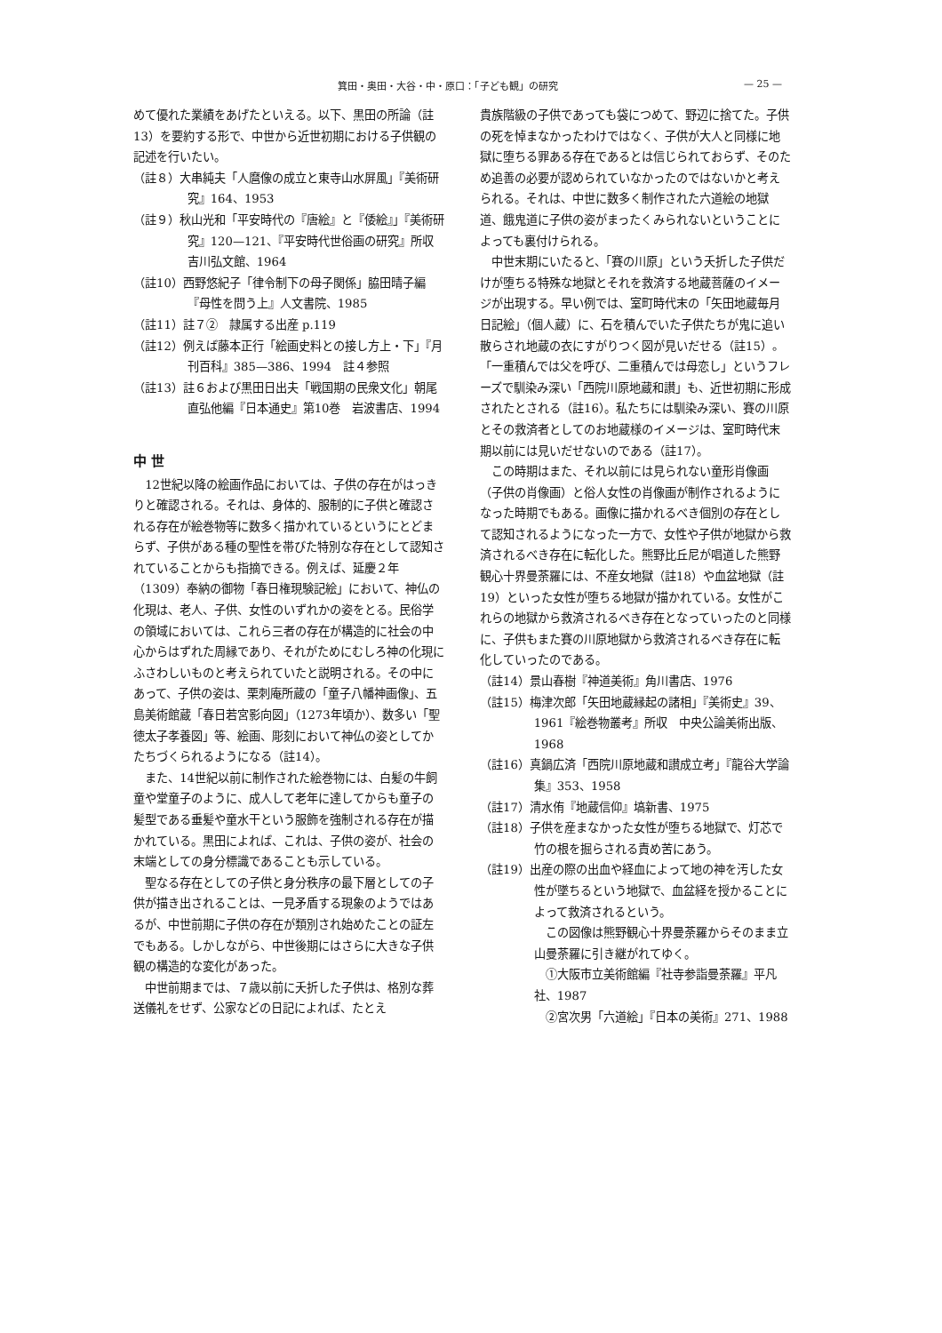箕田・奥田・大谷・中・原口：「子ども観」の研究 — 25 —
めて優れた業績をあげたといえる。以下、黒田の所論（註13）を要約する形で、中世から近世初期における子供観の記述を行いたい。
（註８）大串純夫「人麿像の成立と東寺山水屏風」『美術研究』164、1953
（註９）秋山光和「平安時代の『唐絵』と『倭絵』」『美術研究』120—121、『平安時代世俗画の研究』所収　吉川弘文館、1964
（註10）西野悠紀子「律令制下の母子関係」脇田晴子編『母性を問う上』人文書院、1985
（註11）註７②　隷属する出産 p.119
（註12）例えば藤本正行「絵画史料との接し方上・下」『月刊百科』385—386、1994　註４参照
（註13）註６および黒田日出夫「戦国期の民衆文化」朝尾直弘他編『日本通史』第10巻　岩波書店、1994
中 世
12世紀以降の絵画作品においては、子供の存在がはっきりと確認される。それは、身体的、服制的に子供と確認される存在が絵巻物等に数多く描かれているというにとどまらず、子供がある種の聖性を帯びた特別な存在として認知されていることからも指摘できる。例えば、延慶２年（1309）奉納の御物「春日権現験記絵」において、神仏の化現は、老人、子供、女性のいずれかの姿をとる。民俗学の領域においては、これら三者の存在が構造的に社会の中心からはずれた周縁であり、それがためにむしろ神の化現にふさわしいものと考えられていたと説明される。その中にあって、子供の姿は、栗刺庵所蔵の「童子八幡神画像」、五島美術館蔵「春日若宮影向図」（1273年頃か）、数多い「聖徳太子孝養図」等、絵画、彫刻において神仏の姿としてかたちづくられるようになる（註14）。
また、14世紀以前に制作された絵巻物には、白髪の牛飼童や堂童子のように、成人して老年に達してからも童子の髪型である垂髪や童水干という服飾を強制される存在が描かれている。黒田によれば、これは、子供の姿が、社会の末端としての身分標識であることも示している。
聖なる存在としての子供と身分秩序の最下層としての子供が描き出されることは、一見矛盾する現象のようではあるが、中世前期に子供の存在が類別され始めたことの証左でもある。しかしながら、中世後期にはさらに大きな子供観の構造的な変化があった。
中世前期までは、７歳以前に夭折した子供は、格別な葬送儀礼をせず、公家などの日記によれば、たとえ
貴族階級の子供であっても袋につめて、野辺に捨てた。子供の死を悼まなかったわけではなく、子供が大人と同様に地獄に堕ちる罪ある存在であるとは信じられておらず、そのため追善の必要が認められていなかったのではないかと考えられる。それは、中世に数多く制作された六道絵の地獄道、餓鬼道に子供の姿がまったくみられないということによっても裏付けられる。
中世末期にいたると、「賽の川原」という夭折した子供だけが堕ちる特殊な地獄とそれを救済する地蔵菩薩のイメージが出現する。早い例では、室町時代末の「矢田地蔵毎月日記絵」（個人蔵）に、石を積んでいた子供たちが鬼に追い散らされ地蔵の衣にすがりつく図が見いだせる（註15）。「一重積んでは父を呼び、二重積んでは母恋し」というフレーズで馴染み深い「西院川原地蔵和讃」も、近世初期に形成されたとされる（註16）。私たちには馴染み深い、賽の川原とその救済者としてのお地蔵様のイメージは、室町時代末期以前には見いだせないのである（註17）。
この時期はまた、それ以前には見られない童形肖像画（子供の肖像画）と俗人女性の肖像画が制作されるようになった時期でもある。画像に描かれるべき個別の存在として認知されるようになった一方で、女性や子供が地獄から救済されるべき存在に転化した。熊野比丘尼が唱道した熊野観心十界曼荼羅には、不産女地獄（註18）や血盆地獄（註19）といった女性が堕ちる地獄が描かれている。女性がこれらの地獄から救済されるべき存在となっていったのと同様に、子供もまた賽の川原地獄から救済されるべき存在に転化していったのである。
（註14）景山春樹『神道美術』角川書店、1976
（註15）梅津次郎「矢田地蔵縁起の諸相」『美術史』39、1961『絵巻物叢考』所収　中央公論美術出版、1968
（註16）真鍋広済「西院川原地蔵和讃成立考」『龍谷大学論集』353、1958
（註17）清水侑『地蔵信仰』塙新書、1975
（註18）子供を産まなかった女性が堕ちる地獄で、灯芯で竹の根を掘らされる責め苦にあう。
（註19）出産の際の出血や経血によって地の神を汚した女性が墜ちるという地獄で、血盆経を授かることによって救済されるという。
この図像は熊野観心十界曼荼羅からそのまま立山曼荼羅に引き継がれてゆく。
①大阪市立美術館編『社寺参詣曼荼羅』平凡社、1987
②宮次男「六道絵」『日本の美術』271、1988